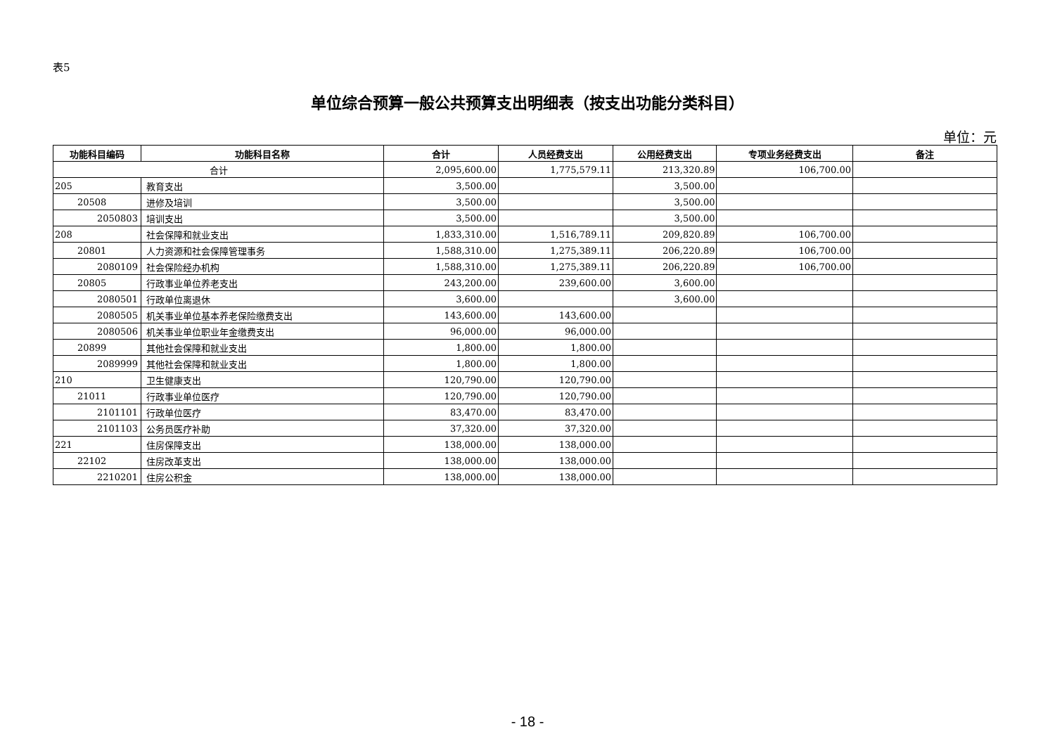表5
单位综合预算一般公共预算支出明细表（按支出功能分类科目）
单位：元
| 功能科目编码 | 功能科目名称 | 合计 | 人员经费支出 | 公用经费支出 | 专项业务经费支出 | 备注 |
| --- | --- | --- | --- | --- | --- | --- |
| 合计 | | 2,095,600.00 | 1,775,579.11 | 213,320.89 | 106,700.00 | |
| 205 | 教育支出 | 3,500.00 | | 3,500.00 | | |
| 20508 | 进修及培训 | 3,500.00 | | 3,500.00 | | |
| 2050803 | 培训支出 | 3,500.00 | | 3,500.00 | | |
| 208 | 社会保障和就业支出 | 1,833,310.00 | 1,516,789.11 | 209,820.89 | 106,700.00 | |
| 20801 | 人力资源和社会保障管理事务 | 1,588,310.00 | 1,275,389.11 | 206,220.89 | 106,700.00 | |
| 2080109 | 社会保险经办机构 | 1,588,310.00 | 1,275,389.11 | 206,220.89 | 106,700.00 | |
| 20805 | 行政事业单位养老支出 | 243,200.00 | 239,600.00 | 3,600.00 | | |
| 2080501 | 行政单位离退休 | 3,600.00 | | 3,600.00 | | |
| 2080505 | 机关事业单位基本养老保险缴费支出 | 143,600.00 | 143,600.00 | | | |
| 2080506 | 机关事业单位职业年金缴费支出 | 96,000.00 | 96,000.00 | | | |
| 20899 | 其他社会保障和就业支出 | 1,800.00 | 1,800.00 | | | |
| 2089999 | 其他社会保障和就业支出 | 1,800.00 | 1,800.00 | | | |
| 210 | 卫生健康支出 | 120,790.00 | 120,790.00 | | | |
| 21011 | 行政事业单位医疗 | 120,790.00 | 120,790.00 | | | |
| 2101101 | 行政单位医疗 | 83,470.00 | 83,470.00 | | | |
| 2101103 | 公务员医疗补助 | 37,320.00 | 37,320.00 | | | |
| 221 | 住房保障支出 | 138,000.00 | 138,000.00 | | | |
| 22102 | 住房改革支出 | 138,000.00 | 138,000.00 | | | |
| 2210201 | 住房公积金 | 138,000.00 | 138,000.00 | | | |
- 18 -